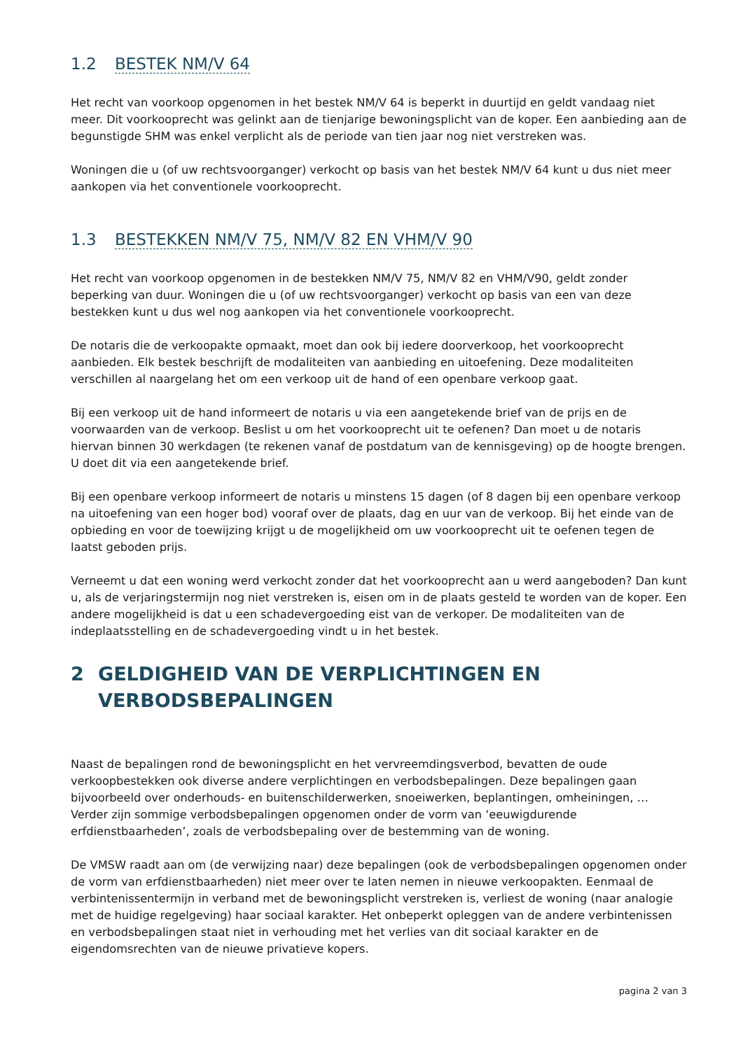1.2 BESTEK NM/V 64
Het recht van voorkoop opgenomen in het bestek NM/V 64 is beperkt in duurtijd en geldt vandaag niet meer. Dit voorkooprecht was gelinkt aan de tienjarige bewoningsplicht van de koper. Een aanbieding aan de begunstigde SHM was enkel verplicht als de periode van tien jaar nog niet verstreken was.
Woningen die u (of uw rechtsvoorganger) verkocht op basis van het bestek NM/V 64 kunt u dus niet meer aankopen via het conventionele voorkooprecht.
1.3 BESTEKKEN NM/V 75, NM/V 82 EN VHM/V 90
Het recht van voorkoop opgenomen in de bestekken NM/V 75, NM/V 82 en VHM/V90, geldt zonder beperking van duur. Woningen die u (of uw rechtsvoorganger) verkocht op basis van een van deze bestekken kunt u dus wel nog aankopen via het conventionele voorkooprecht.
De notaris die de verkoopakte opmaakt, moet dan ook bij iedere doorverkoop, het voorkooprecht aanbieden. Elk bestek beschrijft de modaliteiten van aanbieding en uitoefening. Deze modaliteiten verschillen al naargelang het om een verkoop uit de hand of een openbare verkoop gaat.
Bij een verkoop uit de hand informeert de notaris u via een aangetekende brief van de prijs en de voorwaarden van de verkoop. Beslist u om het voorkooprecht uit te oefenen? Dan moet u de notaris hiervan binnen 30 werkdagen (te rekenen vanaf de postdatum van de kennisgeving) op de hoogte brengen. U doet dit via een aangetekende brief.
Bij een openbare verkoop informeert de notaris u minstens 15 dagen (of 8 dagen bij een openbare verkoop na uitoefening van een hoger bod) vooraf over de plaats, dag en uur van de verkoop. Bij het einde van de opbieding en voor de toewijzing krijgt u de mogelijkheid om uw voorkooprecht uit te oefenen tegen de laatst geboden prijs.
Verneemt u dat een woning werd verkocht zonder dat het voorkooprecht aan u werd aangeboden? Dan kunt u, als de verjaringstermijn nog niet verstreken is, eisen om in de plaats gesteld te worden van de koper. Een andere mogelijkheid is dat u een schadevergoeding eist van de verkoper. De modaliteiten van de indeplaatsstelling en de schadevergoeding vindt u in het bestek.
2 GELDIGHEID VAN DE VERPLICHTINGEN EN VERBODSBEPALINGEN
Naast de bepalingen rond de bewoningsplicht en het vervreemdingsverbod, bevatten de oude verkoopbestekken ook diverse andere verplichtingen en verbodsbepalingen. Deze bepalingen gaan bijvoorbeeld over onderhouds- en buitenschilderwerken, snoeiwerken, beplantingen, omheiningen, … Verder zijn sommige verbodsbepalingen opgenomen onder de vorm van ‘eeuwigdurende erfdienstbaarheden’, zoals de verbodsbepaling over de bestemming van de woning.
De VMSW raadt aan om (de verwijzing naar) deze bepalingen (ook de verbodsbepalingen opgenomen onder de vorm van erfdienstbaarheden) niet meer over te laten nemen in nieuwe verkoopakten. Eenmaal de verbintenissentermijn in verband met de bewoningsplicht verstreken is, verliest de woning (naar analogie met de huidige regelgeving) haar sociaal karakter. Het onbeperkt opleggen van de andere verbintenissen en verbodsbepalingen staat niet in verhouding met het verlies van dit sociaal karakter en de eigendomsrechten van de nieuwe privatieve kopers.
pagina 2 van 3